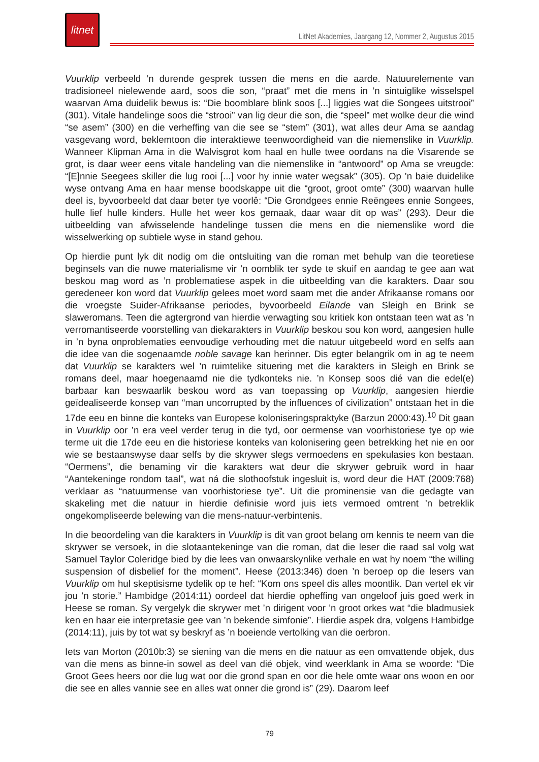litnet
LitNet Akademies, Jaargang 12, Nommer 2, Augustus 2015
Vuurklip verbeeld ’n durende gesprek tussen die mens en die aarde. Natuurelemente van tradisioneel nielewende aard, soos die son, “praat” met die mens in ’n sintuiglike wisselspel waarvan Ama duidelik bewus is: “Die boomblare blink soos [...] liggies wat die Songees uitstrooi” (301). Vitale handelinge soos die “strooi” van lig deur die son, die “speel” met wolke deur die wind “se asem” (300) en die verheffing van die see se “stem” (301), wat alles deur Ama se aandag vasgevang word, beklemtoon die interaktiewe teenwoordigheid van die niemenslike in Vuurklip. Wanneer Klipman Ama in die Walvisgrot kom haal en hulle twee oordans na die Visarende se grot, is daar weer eens vitale handeling van die niemenslike in “antwoord” op Ama se vreugde: “[E]nnie Seegees skiller die lug rooi [...] voor hy innie water wegsak” (305). Op ’n baie duidelike wyse ontvang Ama en haar mense boodskappe uit die “groot, groot omte” (300) waarvan hulle deel is, byvoorbeeld dat daar beter tye voorlê: “Die Grondgees ennie Reëngees ennie Songees, hulle lief hulle kinders. Hulle het weer kos gemaak, daar waar dit op was” (293). Deur die uitbeelding van afwisselende handelinge tussen die mens en die niemenslike word die wisselwerking op subtiele wyse in stand gehou.
Op hierdie punt lyk dit nodig om die ontsluiting van die roman met behulp van die teoretiese beginsels van die nuwe materialisme vir ’n oomblik ter syde te skuif en aandag te gee aan wat beskou mag word as ’n problematiese aspek in die uitbeelding van die karakters. Daar sou geredeneer kon word dat Vuurklip gelees moet word saam met die ander Afrikaanse romans oor die vroegste Suider-Afrikaanse periodes, byvoorbeeld Eilande van Sleigh en Brink se slaweromans. Teen die agtergrond van hierdie verwagting sou kritiek kon ontstaan teen wat as ’n verromantiseerde voorstelling van diekarakters in Vuurklip beskou sou kon word, aangesien hulle in ’n byna onproblematies eenvoudige verhouding met die natuur uitgebeeld word en selfs aan die idee van die sogenaamde noble savage kan herinner. Dis egter belangrik om in ag te neem dat Vuurklip se karakters wel ’n ruimtelike situering met die karakters in Sleigh en Brink se romans deel, maar hoegenaamd nie die tydkonteks nie. ’n Konsep soos dié van die edel(e) barbaar kan beswaarlik beskou word as van toepassing op Vuurklip, aangesien hierdie geïdealiseerde konsep van “man uncorrupted by the influences of civilization” ontstaan het in die 17de eeu en binne die konteks van Europese koloniseringspraktyke (Barzun 2000:43).<sup>10</sup> Dit gaan in Vuurklip oor ’n era veel verder terug in die tyd, oor oermense van voorhistoriese tye op wie terme uit die 17de eeu en die historiese konteks van kolonisering geen betrekking het nie en oor wie se bestaanswyse daar selfs by die skrywer slegs vermoedens en spekulasies kon bestaan. “Oermens”, die benaming vir die karakters wat deur die skrywer gebruik word in haar “Aantekeninge rondom taal”, wat ná die slothoofstuk ingesluit is, word deur die HAT (2009:768) verklaar as “natuurmense van voorhistoriese tye”. Uit die prominensie van die gedagte van skakeling met die natuur in hierdie definisie word juis iets vermoed omtrent ’n betreklik ongekompliseerde belewing van die mens-natuur-verbintenis.
In die beoordeling van die karakters in Vuurklip is dit van groot belang om kennis te neem van die skrywer se versoek, in die slotaantekeninge van die roman, dat die leser die raad sal volg wat Samuel Taylor Coleridge bied by die lees van onwaarskynlike verhale en wat hy noem “the willing suspension of disbelief for the moment”. Heese (2013:346) doen ’n beroep op die lesers van Vuurklip om hul skeptisisme tydelik op te hef: “Kom ons speel dis alles moontlik. Dan vertel ek vir jou ’n storie.” Hambidge (2014:11) oordeel dat hierdie opheffing van ongeloof juis goed werk in Heese se roman. Sy vergelyk die skrywer met ’n dirigent voor ’n groot orkes wat “die bladmusiek ken en haar eie interpretasie gee van ’n bekende simfonie”. Hierdie aspek dra, volgens Hambidge (2014:11), juis by tot wat sy beskryf as ’n boeiende vertolking van die oerbron.
Iets van Morton (2010b:3) se siening van die mens en die natuur as een omvattende objek, dus van die mens as binne-in sowel as deel van dié objek, vind weerklank in Ama se woorde: “Die Groot Gees heers oor die lug wat oor die grond span en oor die hele omte waar ons woon en oor die see en alles vannie see en alles wat onner die grond is” (29). Daarom leef
79